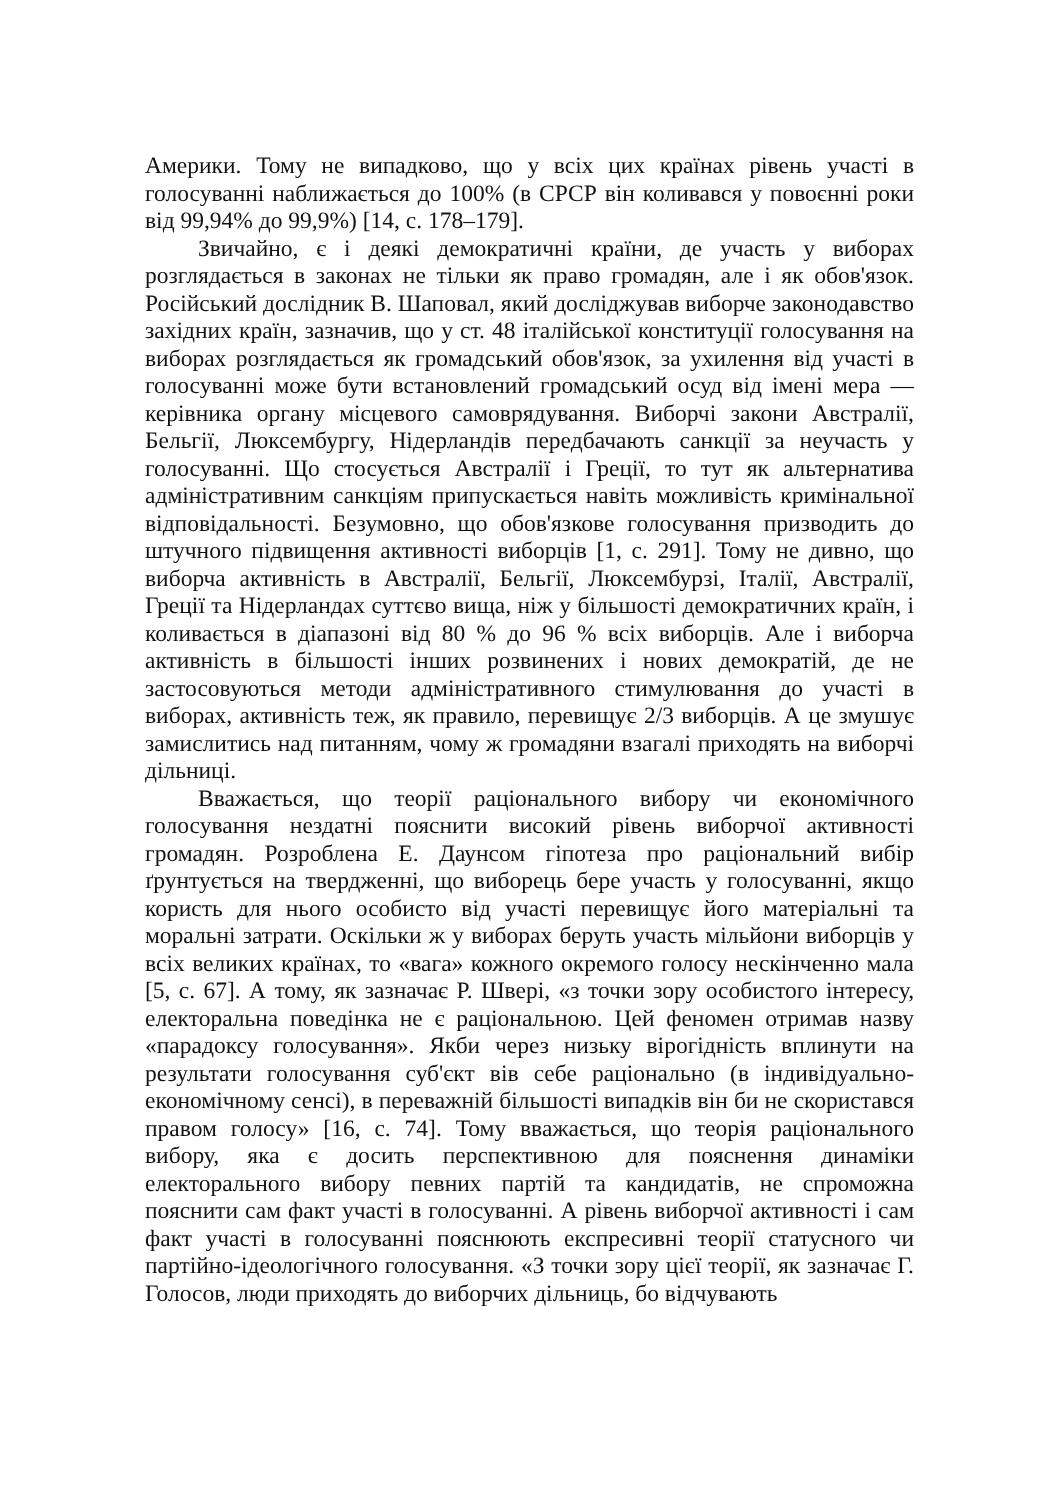Америки. Тому не випадково, що у всіх цих країнах рівень участі в голосуванні наближається до 100% (в СРСР він коливався у повоєнні роки від 99,94% до 99,9%) [14, с. 178–179].
Звичайно, є і деякі демократичні країни, де участь у виборах розглядається в законах не тільки як право громадян, але і як обов'язок. Російський дослідник В. Шаповал, який досліджував виборче законодавство західних країн, зазначив, що у ст. 48 італійської конституції голосування на виборах розглядається як громадський обов'язок, за ухилення від участі в голосуванні може бути встановлений громадський осуд від імені мера — керівника органу місцевого самоврядування. Виборчі закони Австралії, Бельгії, Люксембургу, Нідерландів передбачають санкції за неучасть у голосуванні. Що стосується Австралії і Греції, то тут як альтернатива адміністративним санкціям припускається навіть можливість кримінальної відповідальності. Безумовно, що обов'язкове голосування призводить до штучного підвищення активності виборців [1, с. 291]. Тому не дивно, що виборча активність в Австралії, Бельгії, Люксембурзі, Італії, Австралії, Греції та Нідерландах суттєво вища, ніж у більшості демократичних країн, і коливається в діапазоні від 80 % до 96 % всіх виборців. Але і виборча активність в більшості інших розвинених і нових демократій, де не застосовуються методи адміністративного стимулювання до участі в виборах, активність теж, як правило, перевищує 2/3 виборців. А це змушує замислитись над питанням, чому ж громадяни взагалі приходять на виборчі дільниці.
Вважається, що теорії раціонального вибору чи економічного голосування нездатні пояснити високий рівень виборчої активності громадян. Розроблена Е. Даунсом гіпотеза про раціональний вибір ґрунтується на твердженні, що виборець бере участь у голосуванні, якщо користь для нього особисто від участі перевищує його матеріальні та моральні затрати. Оскільки ж у виборах беруть участь мільйони виборців у всіх великих країнах, то «вага» кожного окремого голосу нескінченно мала [5, с. 67]. А тому, як зазначає Р. Швері, «з точки зору особистого інтересу, електоральна поведінка не є раціональною. Цей феномен отримав назву «парадоксу голосування». Якби через низьку вірогідність вплинути на результати голосування суб'єкт вів себе раціонально (в індивідуально-економічному сенсі), в переважній більшості випадків він би не скористався правом голосу» [16, с. 74]. Тому вважається, що теорія раціонального вибору, яка є досить перспективною для пояснення динаміки електорального вибору певних партій та кандидатів, не спроможна пояснити сам факт участі в голосуванні. А рівень виборчої активності і сам факт участі в голосуванні пояснюють експресивні теорії статусного чи партійно-ідеологічного голосування. «З точки зору цієї теорії, як зазначає Г. Голосов, люди приходять до виборчих дільниць, бо відчувають